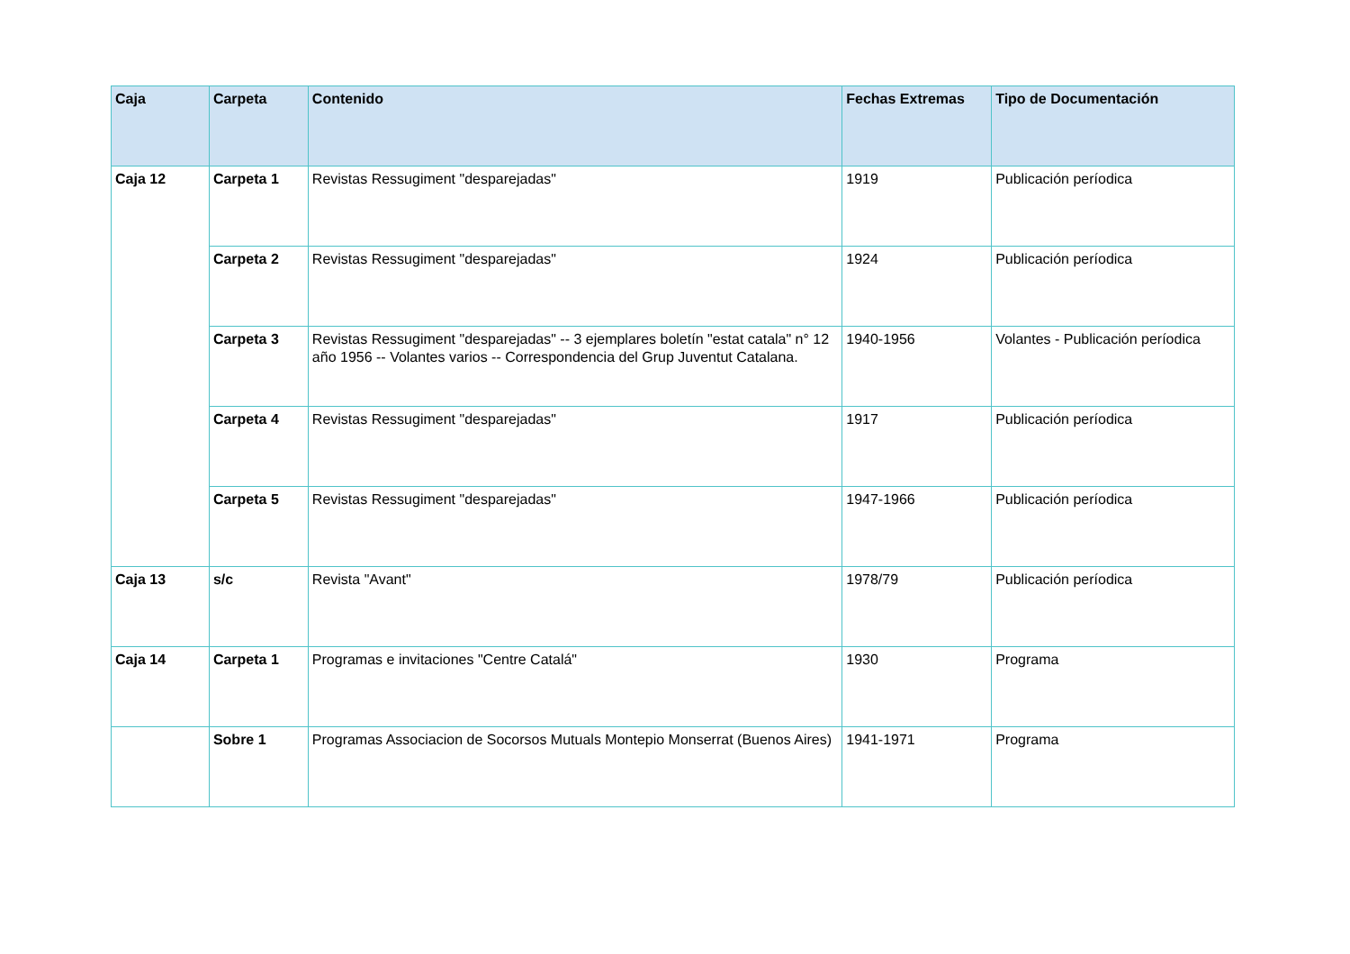| Caja | Carpeta | Contenido | Fechas Extremas | Tipo de Documentación |
| --- | --- | --- | --- | --- |
| Caja 12 | Carpeta 1 | Revistas Ressugiment "desparejadas" | 1919 | Publicación períodica |
| | Carpeta 2 | Revistas Ressugiment "desparejadas" | 1924 | Publicación períodica |
| | Carpeta 3 | Revistas Ressugiment "desparejadas" -- 3 ejemplares boletín "estat catala" n° 12 año 1956 -- Volantes varios -- Correspondencia del Grup Juventut Catalana. | 1940-1956 | Volantes - Publicación períodica |
| | Carpeta 4 | Revistas Ressugiment "desparejadas" | 1917 | Publicación períodica |
| | Carpeta 5 | Revistas Ressugiment "desparejadas" | 1947-1966 | Publicación períodica |
| Caja 13 | s/c | Revista "Avant" | 1978/79 | Publicación períodica |
| Caja 14 | Carpeta 1 | Programas e invitaciones "Centre Catalá" | 1930 | Programa |
| | Sobre 1 | Programas Associacion de Socorsos Mutuals Montepio Monserrat (Buenos Aires) | 1941-1971 | Programa |